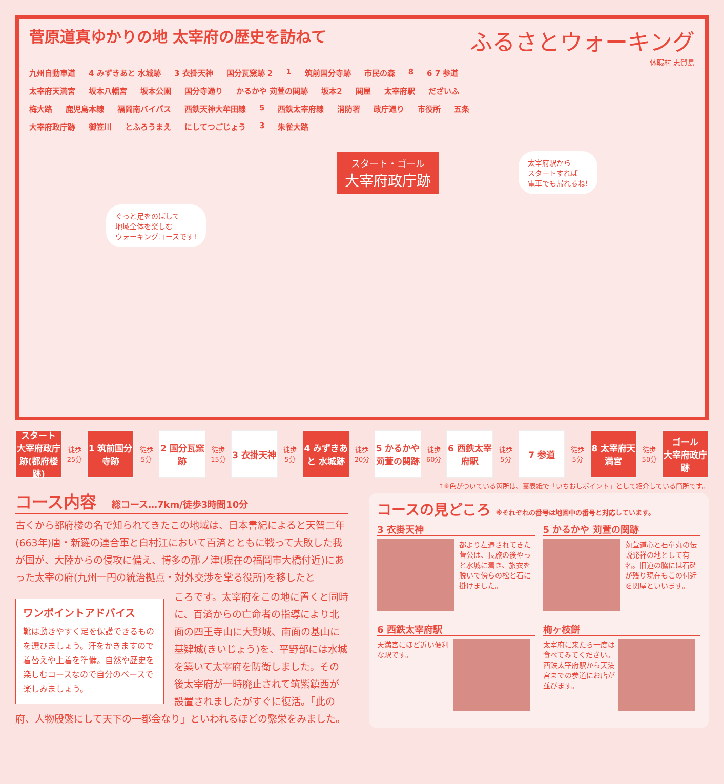ふるさとウォーキング
休暇村 志賀島
菅原道真ゆかりの地 太宰府の歴史を訪ねて
九州自動車道 4 みずきあと 水城跡 3 衣掛天神 国分瓦窯跡 2 1 筑前国分寺跡 市民の森 8 6 7 参道 太宰府天満宮 坂本八幡宮 坂本公園 国分寺通り かるかや 苅萱の関跡 坂本2 関屋 太宰府駅 だざいふ 梅大路 鹿児島本線 福岡南バイパス 西鉄天神大牟田線 5 西鉄太宰府線 消防署 政庁通り 市役所 五条 大宰府政庁跡 御笠川 とふろうまえ にしてつごじょう 3 朱雀大路
スタート・ゴール 大宰府政庁跡
太宰府駅から
スタートすれば
電車でも帰れるね!
ぐっと足をのばして
地域全体を楽しむ
ウォーキングコースです!
スタート
大宰府政庁跡(都府楼跡)
徒歩
25分
1 筑前国分寺跡
徒歩
5分
2 国分瓦窯跡
徒歩
15分
3 衣掛天神
徒歩
5分
4 みずきあと 水城跡
徒歩
20分
5 かるかや 苅萱の関跡
徒歩
60分
6 西鉄太宰府駅
徒歩
5分
7 参道
徒歩
5分
8 太宰府天満宮
徒歩
50分
ゴール
大宰府政庁跡
↑※色がついている箇所は、裏表紙で「いちおしポイント」として紹介している箇所です。
コース内容 総コース…7km/徒歩3時間10分
古くから都府楼の名で知られてきたこの地域は、日本書紀によると天智二年(663年)唐・新羅の連合軍と白村江において百済とともに戦って大敗した我が国が、大陸からの侵攻に備え、博多の那ノ津(現在の福岡市大橋付近)にあった太宰の府(九州一円の統治拠点・対外交渉を掌る役所)を移したと
ワンポイントアドバイス
靴は動きやすく足を保護できるものを選びましょう。汗をかきますので着替えや上着を準備。自然や歴史を楽しむコースなので自分のペースで楽しみましょう。
ころです。太宰府をこの地に置くと同時に、百済からの亡命者の指導により北面の四王寺山に大野城、南面の基山に基肄城(きいじょう)を、平野部には水城を築いて太宰府を防衛しました。その後太宰府が一時廃止されて筑紫鎮西が設置されましたがすぐに復活。「此の府、人物殷繁にして天下の一都会なり」といわれるほどの繁栄をみました。
コースの見どころ ※それぞれの番号は地図中の番号と対応しています。
3 衣掛天神
都より左遷されてきた菅公は、長旅の後やっと水城に着き、旅衣を脱いで傍らの松と石に掛けました。
5 かるかや 苅萱の関跡
苅萱道心と石童丸の伝説発祥の地として有名。旧道の脇には石碑が残り現在もこの付近を関屋といいます。
6 西鉄太宰府駅
天満宮にほど近い便利な駅です。
梅ヶ枝餅
太宰府に来たら一度は食べてみてください。西鉄太宰府駅から天満宮までの参道にお店が並びます。